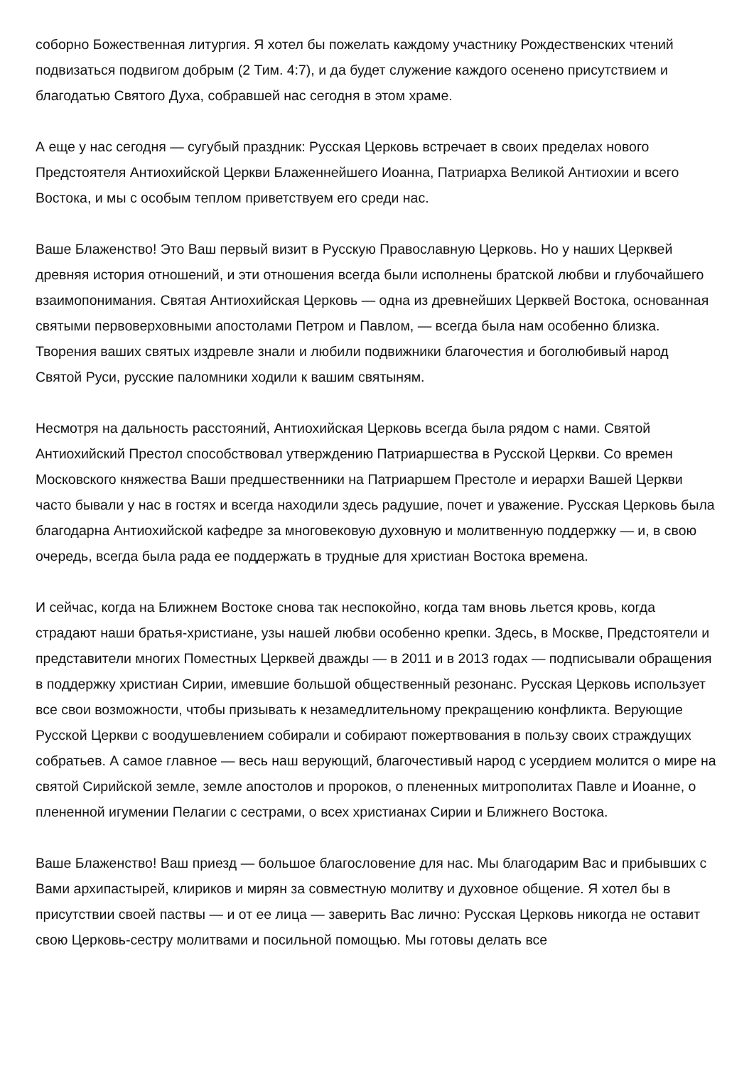соборно Божественная литургия. Я хотел бы пожелать каждому участнику Рождественских чтений подвизаться подвигом добрым (2 Тим. 4:7), и да будет служение каждого осенено присутствием и благодатью Святого Духа, собравшей нас сегодня в этом храме.
А еще у нас сегодня — сугубый праздник: Русская Церковь встречает в своих пределах нового Предстоятеля Антиохийской Церкви Блаженнейшего Иоанна, Патриарха Великой Антиохии и всего Востока, и мы с особым теплом приветствуем его среди нас.
Ваше Блаженство! Это Ваш первый визит в Русскую Православную Церковь. Но у наших Церквей древняя история отношений, и эти отношения всегда были исполнены братской любви и глубочайшего взаимопонимания. Святая Антиохийская Церковь — одна из древнейших Церквей Востока, основанная святыми первоверховными апостолами Петром и Павлом, — всегда была нам особенно близка. Творения ваших святых издревле знали и любили подвижники благочестия и боголюбивый народ Святой Руси, русские паломники ходили к вашим святыням.
Несмотря на дальность расстояний, Антиохийская Церковь всегда была рядом с нами. Святой Антиохийский Престол способствовал утверждению Патриаршества в Русской Церкви. Со времен Московского княжества Ваши предшественники на Патриаршем Престоле и иерархи Вашей Церкви часто бывали у нас в гостях и всегда находили здесь радушие, почет и уважение. Русская Церковь была благодарна Антиохийской кафедре за многовековую духовную и молитвенную поддержку — и, в свою очередь, всегда была рада ее поддержать в трудные для христиан Востока времена.
И сейчас, когда на Ближнем Востоке снова так неспокойно, когда там вновь льется кровь, когда страдают наши братья-христиане, узы нашей любви особенно крепки. Здесь, в Москве, Предстоятели и представители многих Поместных Церквей дважды — в 2011 и в 2013 годах — подписывали обращения в поддержку христиан Сирии, имевшие большой общественный резонанс. Русская Церковь использует все свои возможности, чтобы призывать к незамедлительному прекращению конфликта. Верующие Русской Церкви с воодушевлением собирали и собирают пожертвования в пользу своих страждущих собратьев. А самое главное — весь наш верующий, благочестивый народ с усердием молится о мире на святой Сирийской земле, земле апостолов и пророков, о плененных митрополитах Павле и Иоанне, о плененной игумении Пелагии с сестрами, о всех христианах Сирии и Ближнего Востока.
Ваше Блаженство! Ваш приезд — большое благословение для нас. Мы благодарим Вас и прибывших с Вами архипастырей, клириков и мирян за совместную молитву и духовное общение. Я хотел бы в присутствии своей паствы — и от ее лица — заверить Вас лично: Русская Церковь никогда не оставит свою Церковь-сестру молитвами и посильной помощью. Мы готовы делать все